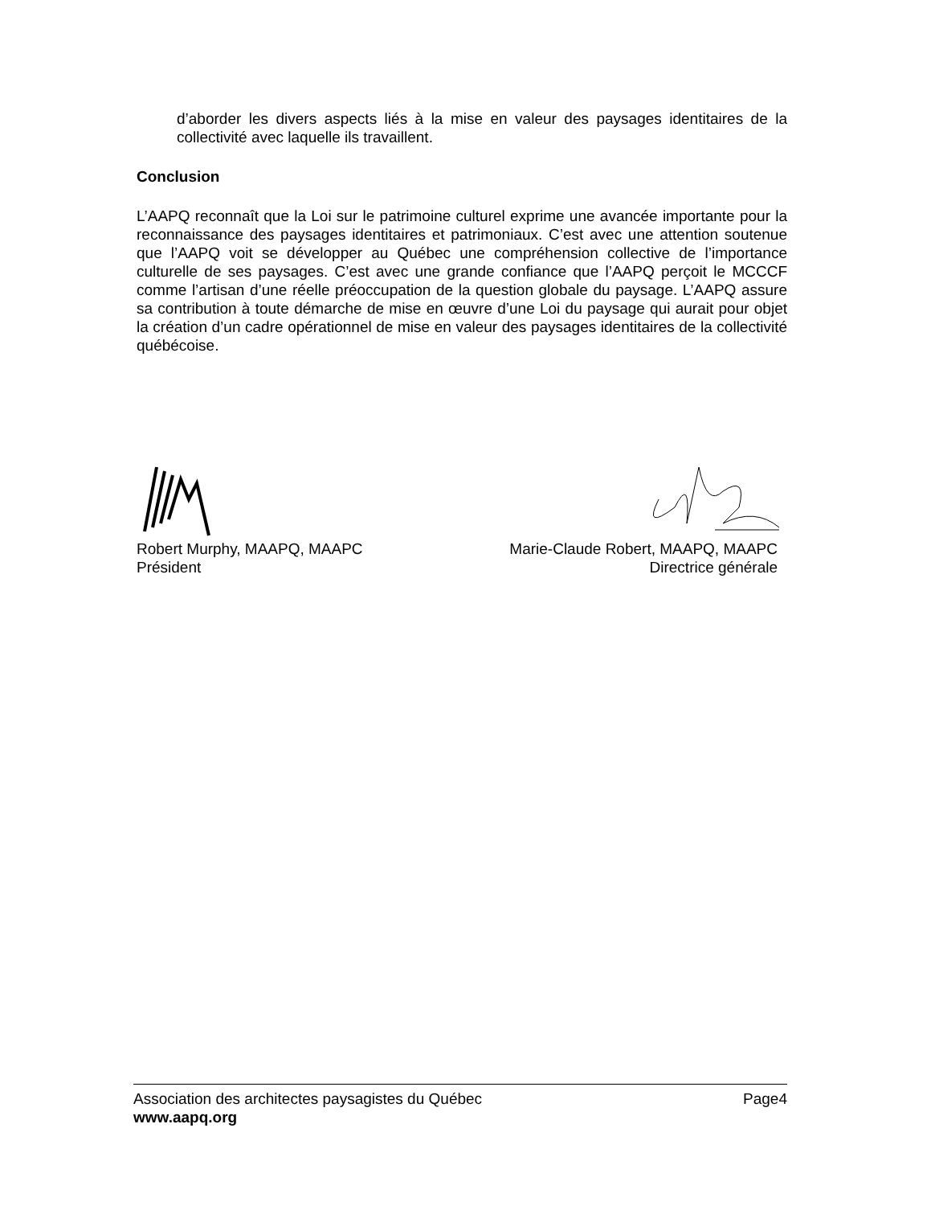d’aborder les divers aspects liés à la mise en valeur des paysages identitaires de la collectivité avec laquelle ils travaillent.
Conclusion
L’AAPQ reconnaît que la Loi sur le patrimoine culturel exprime une avancée importante pour la reconnaissance des paysages identitaires et patrimoniaux. C’est avec une attention soutenue que l’AAPQ voit se développer au Québec une compréhension collective de l’importance culturelle de ses paysages. C’est avec une grande confiance que l’AAPQ perçoit le MCCCF comme l’artisan d’une réelle préoccupation de la question globale du paysage. L’AAPQ assure sa contribution à toute démarche de mise en œuvre d’une Loi du paysage qui aurait pour objet la création d’un cadre opérationnel de mise en valeur des paysages identitaires de la collectivité québécoise.
Robert Murphy, MAAPQ, MAAPC
Président
Marie-Claude Robert, MAAPQ, MAAPC
Directrice générale
Association des architectes paysagistes du Québec Page4
www.aapq.org